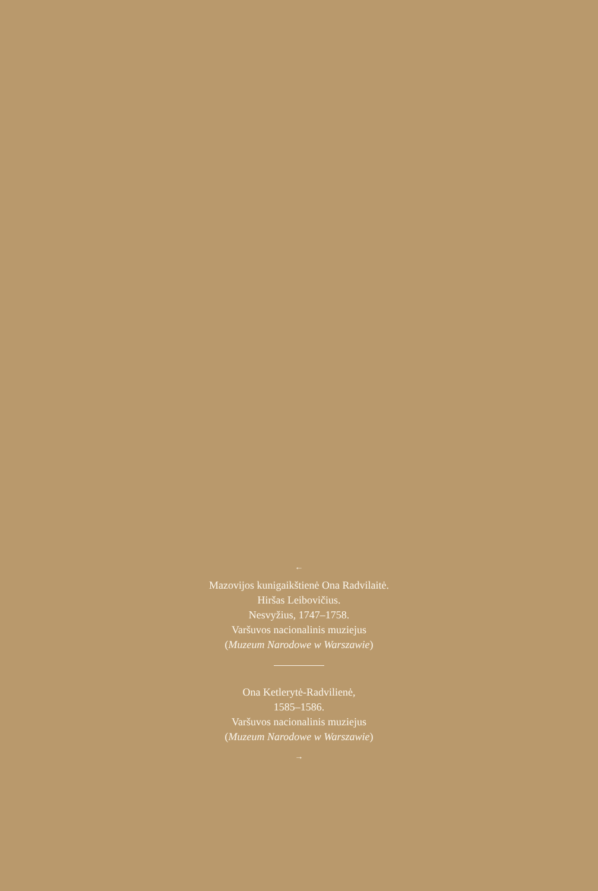←
Mazovijos kunigaikštienė Ona Radvilaitė.
Hiršas Leibovičius.
Nesvyžius, 1747–1758.
Varšuvos nacionalinis muziejus
(Muzeum Narodowe w Warszawie)
Ona Ketlerytė-Radvilienė,
1585–1586.
Varšuvos nacionalinis muziejus
(Muzeum Narodowe w Warszawie)
→